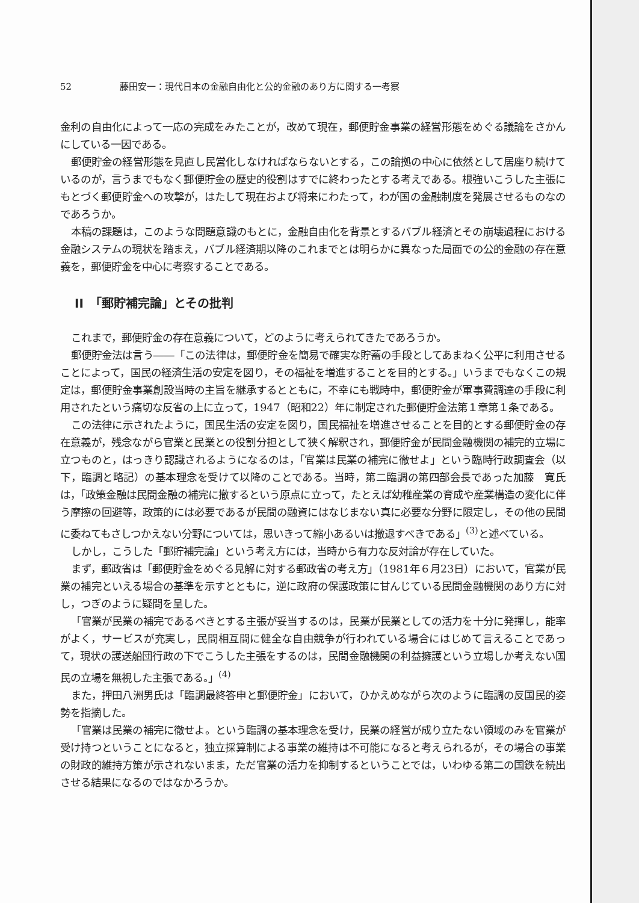52 藤田安一：現代日本の金融自由化と公的金融のあり方に関する一考察
金利の自由化によって一応の完成をみたことが，改めて現在，郵便貯金事業の経営形態をめぐる議論をさかんにしている一因である。
郵便貯金の経営形態を見直し民営化しなければならないとする，この論拠の中心に依然として居座り続けているのが，言うまでもなく郵便貯金の歴史的役割はすでに終わったとする考えである。根強いこうした主張にもとづく郵便貯金への攻撃が，はたして現在および将来にわたって，わが国の金融制度を発展させるものなのであろうか。
本稿の課題は，このような問題意識のもとに，金融自由化を背景とするバブル経済とその崩壊過程における金融システムの現状を踏まえ，バブル経済期以降のこれまでとは明らかに異なった局面での公的金融の存在意義を，郵便貯金を中心に考察することである。
II　「郵貯補完論」とその批判
これまで，郵便貯金の存在意義について，どのように考えられてきたであろうか。
郵便貯金法は言う――「この法律は，郵便貯金を簡易で確実な貯蓄の手段としてあまねく公平に利用させることによって，国民の経済生活の安定を図り，その福祉を増進することを目的とする。」いうまでもなくこの規定は，郵便貯金事業創設当時の主旨を継承するとともに，不幸にも戦時中，郵便貯金が軍事費調達の手段に利用されたという痛切な反省の上に立って，1947（昭和22）年に制定された郵便貯金法第１章第１条である。
この法律に示されたように，国民生活の安定を図り，国民福祉を増進させることを目的とする郵便貯金の存在意義が，残念ながら官業と民業との役割分担として狭く解釈され，郵便貯金が民間金融機関の補完的立場に立つものと，はっきり認識されるようになるのは，「官業は民業の補完に徹せよ」という臨時行政調査会（以下，臨調と略記）の基本理念を受けて以降のことである。当時，第二臨調の第四部会長であった加藤　寛氏は，「政策金融は民間金融の補完に撤するという原点に立って，たとえば幼稚産業の育成や産業構造の変化に伴う摩擦の回避等，政策的には必要であるが民間の融資にはなじまない真に必要な分野に限定し，その他の民間に委ねてもさしつかえない分野については，思いきって縮小あるいは撤退すべきである」<sup>(3)</sup>と述べている。
しかし，こうした「郵貯補完論」という考え方には，当時から有力な反対論が存在していた。
まず，郵政省は「郵便貯金をめぐる見解に対する郵政省の考え方」（1981年６月23日）において，官業が民業の補完といえる場合の基準を示すとともに，逆に政府の保護政策に甘んじている民間金融機関のあり方に対し，つぎのように疑問を呈した。
「官業が民業の補完であるべきとする主張が妥当するのは，民業が民業としての活力を十分に発揮し，能率がよく，サービスが充実し，民間相互間に健全な自由競争が行われている場合にはじめて言えることであって，現状の護送船団行政の下でこうした主張をするのは，民間金融機関の利益擁護という立場しか考えない国民の立場を無視した主張である。」<sup>(4)</sup>
また，押田八洲男氏は「臨調最終答申と郵便貯金」において，ひかえめながら次のように臨調の反国民的姿勢を指摘した。
「官業は民業の補完に徹せよ。という臨調の基本理念を受け，民業の経営が成り立たない領域のみを官業が受け持つということになると，独立採算制による事業の維持は不可能になると考えられるが，その場合の事業の財政的維持方策が示されないまま，ただ官業の活力を抑制するということでは，いわゆる第二の国鉄を続出させる結果になるのではなかろうか。